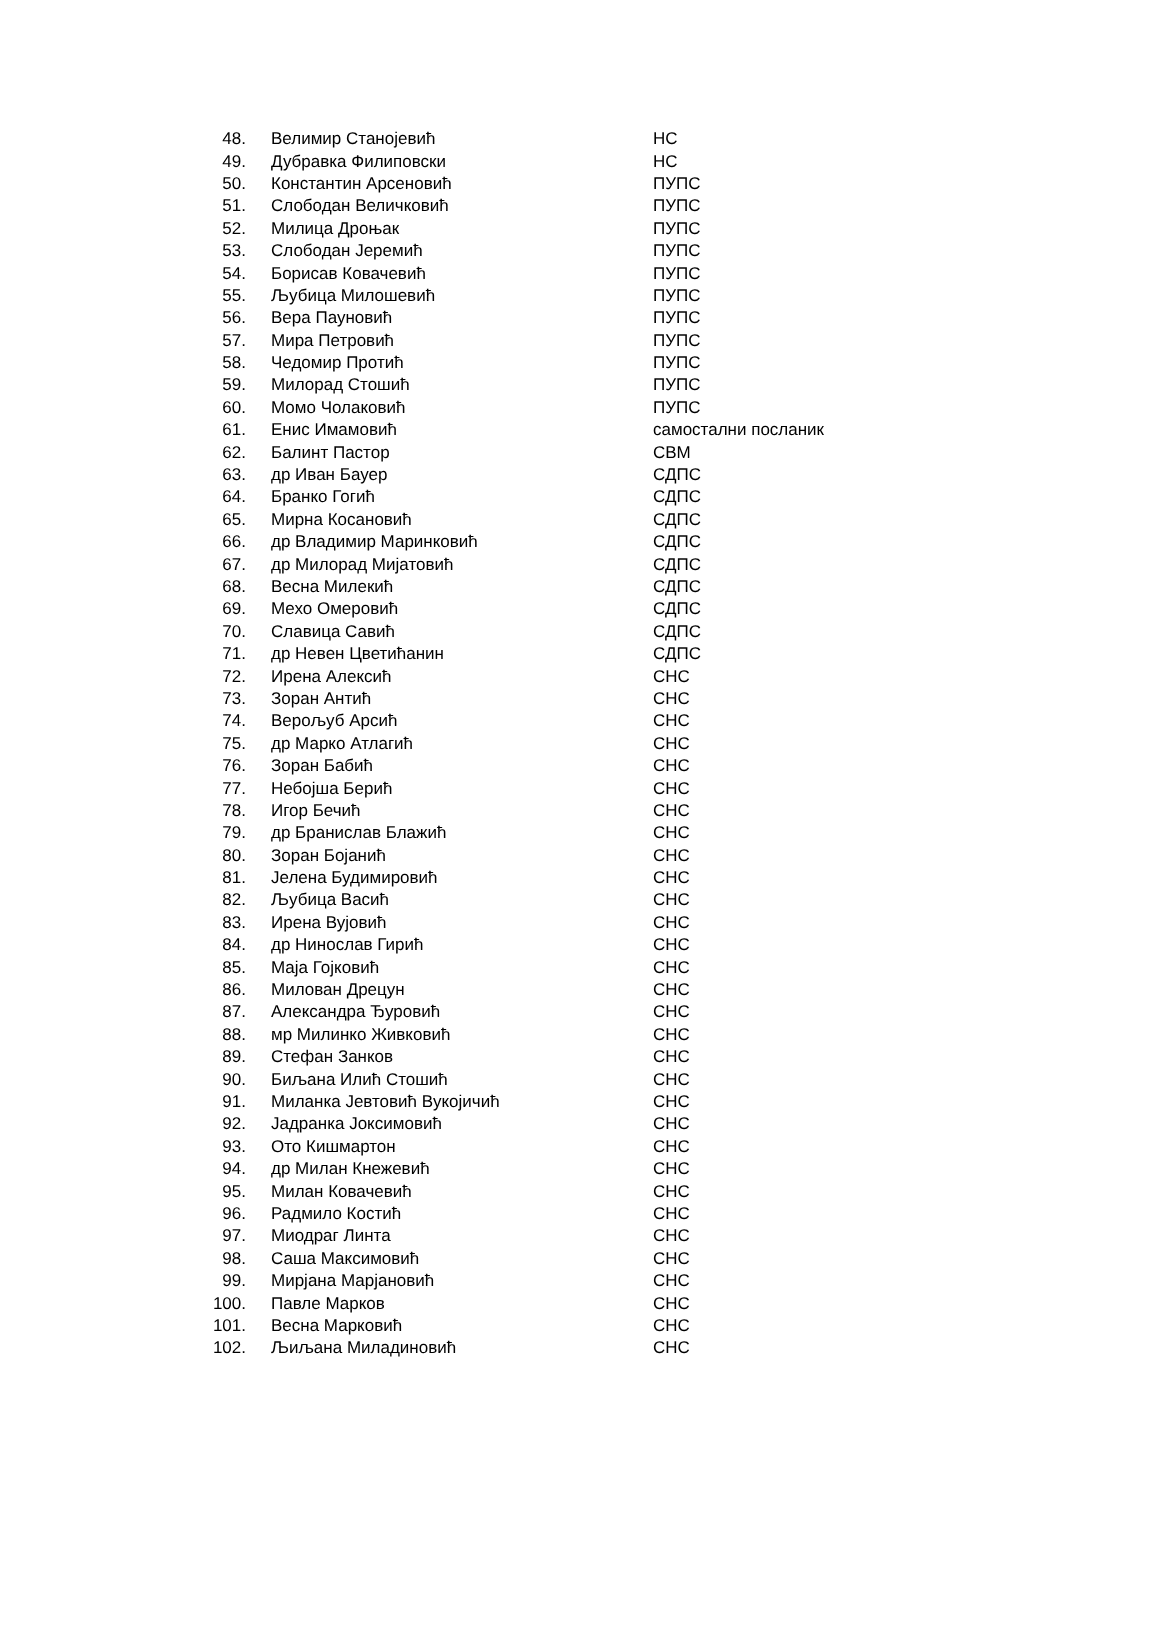| 48. | Велимир Станојевић | НС |
| 49. | Дубравка Филиповски | НС |
| 50. | Константин Арсеновић | ПУПС |
| 51. | Слободан Величковић | ПУПС |
| 52. | Милица Дроњак | ПУПС |
| 53. | Слободан Јеремић | ПУПС |
| 54. | Борисав Ковачевић | ПУПС |
| 55. | Љубица Милошевић | ПУПС |
| 56. | Вера Пауновић | ПУПС |
| 57. | Мира Петровић | ПУПС |
| 58. | Чедомир Протић | ПУПС |
| 59. | Милорад Стошић | ПУПС |
| 60. | Момо Чолаковић | ПУПС |
| 61. | Енис Имамовић | самостални посланик |
| 62. | Балинт Пастор | СВМ |
| 63. | др Иван Бауер | СДПС |
| 64. | Бранко Гогић | СДПС |
| 65. | Мирна Косановић | СДПС |
| 66. | др Владимир Маринковић | СДПС |
| 67. | др Милорад Мијатовић | СДПС |
| 68. | Весна Милекић | СДПС |
| 69. | Мехо Омеровић | СДПС |
| 70. | Славица Савић | СДПС |
| 71. | др Невен Цветићанин | СДПС |
| 72. | Ирена Алексић | СНС |
| 73. | Зоран Антић | СНС |
| 74. | Верољуб Арсић | СНС |
| 75. | др Марко Атлагић | СНС |
| 76. | Зоран Бабић | СНС |
| 77. | Небојша Берић | СНС |
| 78. | Игор Бечић | СНС |
| 79. | др Бранислав Блажић | СНС |
| 80. | Зоран Бојанић | СНС |
| 81. | Јелена Будимировић | СНС |
| 82. | Љубица Васић | СНС |
| 83. | Ирена Вујовић | СНС |
| 84. | др Нинослав Гирић | СНС |
| 85. | Маја Гојковић | СНС |
| 86. | Милован Дрецун | СНС |
| 87. | Александра Ђуровић | СНС |
| 88. | мр Милинко Живковић | СНС |
| 89. | Стефан Занков | СНС |
| 90. | Биљана Илић Стошић | СНС |
| 91. | Миланка Јевтовић Вукојичић | СНС |
| 92. | Јадранка Јоксимовић | СНС |
| 93. | Ото Кишмартон | СНС |
| 94. | др Милан Кнежевић | СНС |
| 95. | Милан Ковачевић | СНС |
| 96. | Радмило Костић | СНС |
| 97. | Миодраг Линта | СНС |
| 98. | Саша Максимовић | СНС |
| 99. | Мирјана Марјановић | СНС |
| 100. | Павле Марков | СНС |
| 101. | Весна Марковић | СНС |
| 102. | Љиљана Миладиновић | СНС |